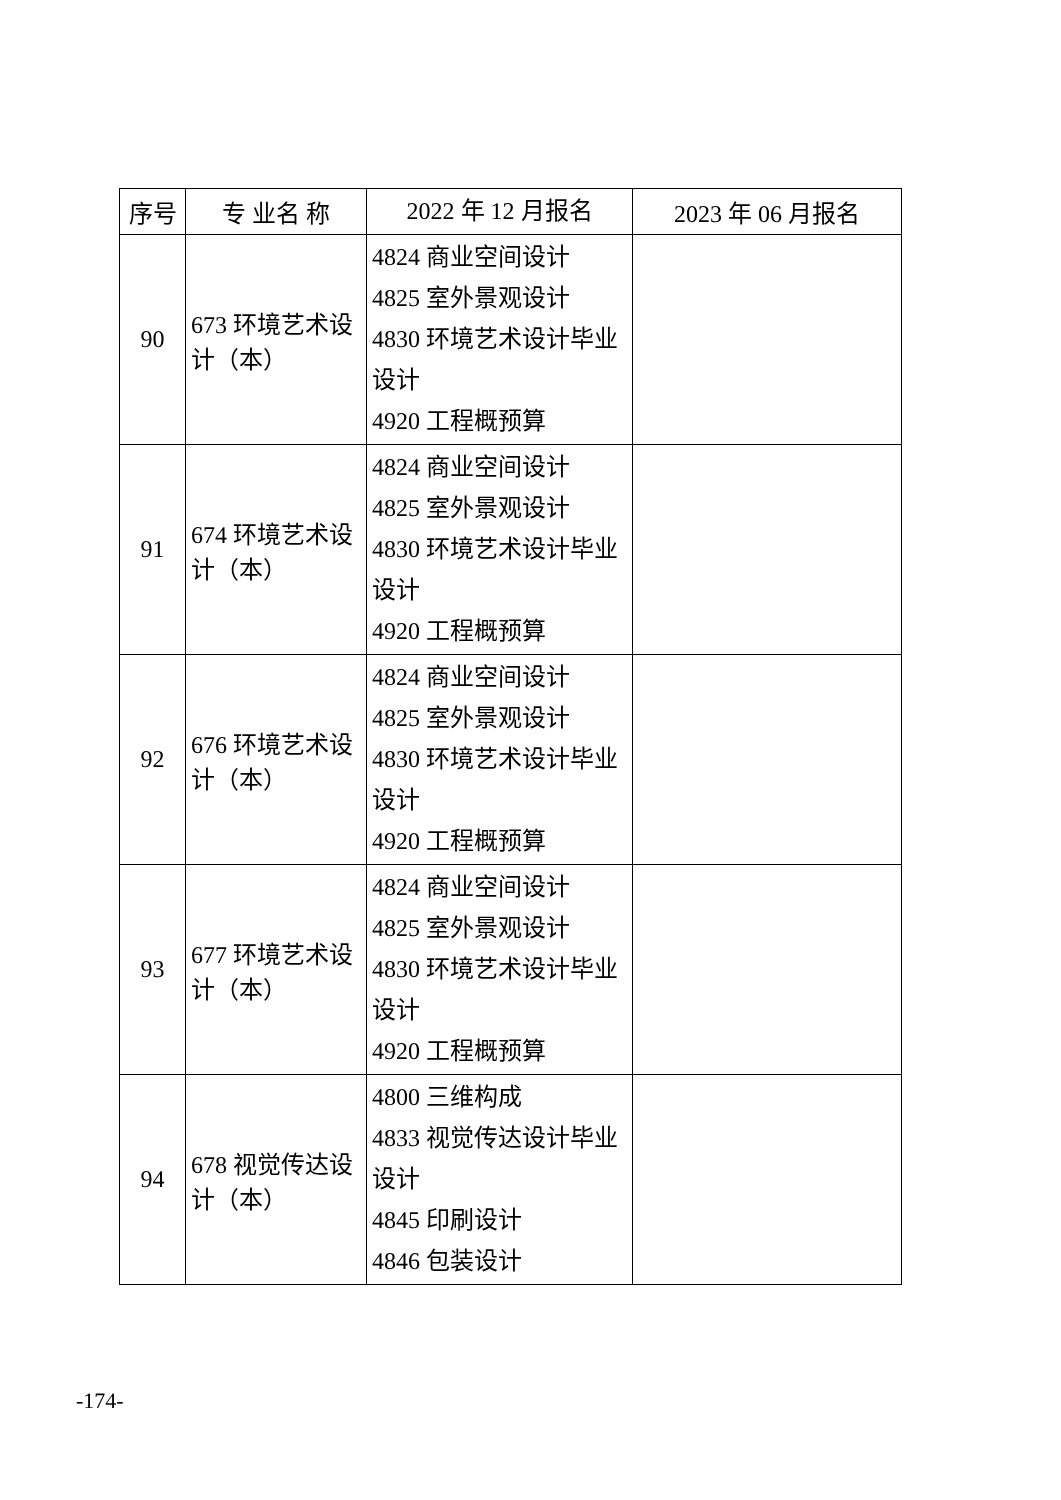| 序号 | 专 业名 称 | 2022 年 12 月报名 | 2023 年 06 月报名 |
| --- | --- | --- | --- |
| 90 | 673 环境艺术设计（本） | 4824 商业空间设计 4825 室外景观设计 4830 环境艺术设计毕业设计 4920 工程概预算 | |
| 91 | 674 环境艺术设计（本） | 4824 商业空间设计 4825 室外景观设计 4830 环境艺术设计毕业设计 4920 工程概预算 | |
| 92 | 676 环境艺术设计（本） | 4824 商业空间设计 4825 室外景观设计 4830 环境艺术设计毕业设计 4920 工程概预算 | |
| 93 | 677 环境艺术设计（本） | 4824 商业空间设计 4825 室外景观设计 4830 环境艺术设计毕业设计 4920 工程概预算 | |
| 94 | 678 视觉传达设计（本） | 4800 三维构成 4833 视觉传达设计毕业设计 4845 印刷设计 4846 包装设计 | |
-174-